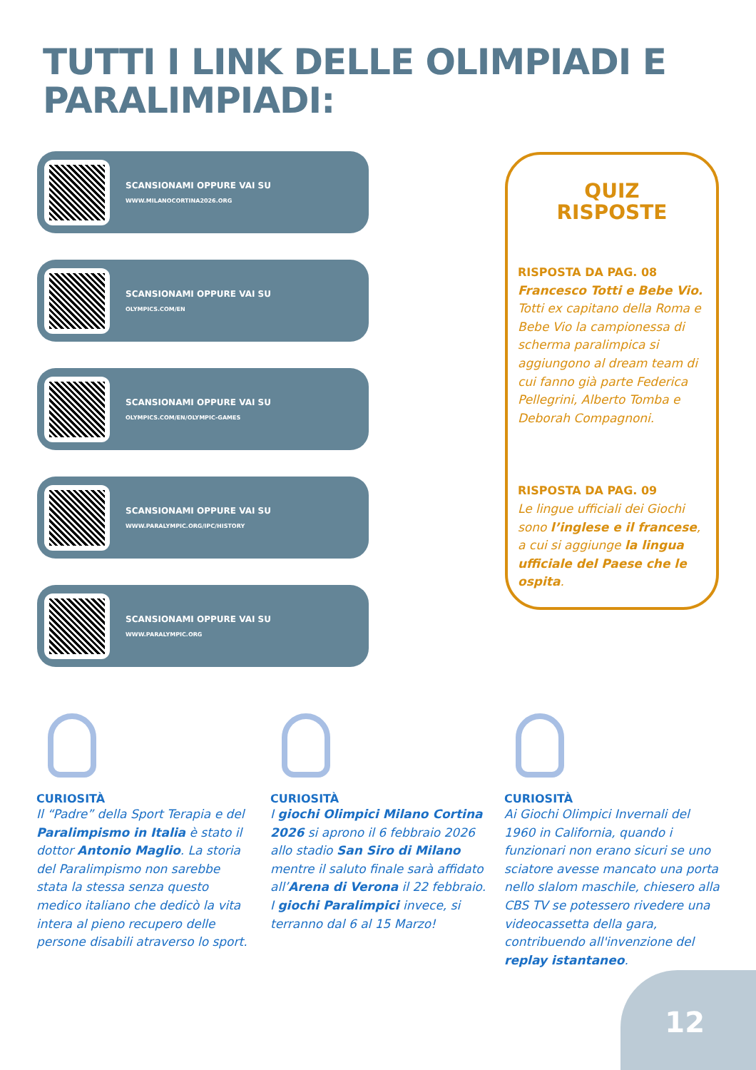TUTTI I LINK DELLE OLIMPIADI E PARALIMPIADI:
SCANSIONAMI OPPURE VAI SU
WWW.MILANOCORTINA2026.ORG
SCANSIONAMI OPPURE VAI SU
OLYMPICS.COM/EN
SCANSIONAMI OPPURE VAI SU
OLYMPICS.COM/EN/OLYMPIC-GAMES
SCANSIONAMI OPPURE VAI SU
WWW.PARALYMPIC.ORG/IPC/HISTORY
SCANSIONAMI OPPURE VAI SU
WWW.PARALYMPIC.ORG
QUIZ
RISPOSTE
RISPOSTA DA PAG. 08
Francesco Totti e Bebe Vio. Totti ex capitano della Roma e Bebe Vio la campionessa di scherma paralimpica si aggiungono al dream team di cui fanno già parte Federica Pellegrini, Alberto Tomba e Deborah Compagnoni.
RISPOSTA DA PAG. 09
Le lingue ufficiali dei Giochi sono l’inglese e il francese, a cui si aggiunge la lingua ufficiale del Paese che le ospita.
CURIOSITÀ
Il “Padre” della Sport Terapia e del Paralimpismo in Italia è stato il dottor Antonio Maglio. La storia del Paralimpismo non sarebbe stata la stessa senza questo medico italiano che dedicò la vita intera al pieno recupero delle persone disabili atraverso lo sport.
CURIOSITÀ
I giochi Olimpici Milano Cortina 2026 si aprono il 6 febbraio 2026 allo stadio San Siro di Milano mentre il saluto finale sarà affidato all’Arena di Verona il 22 febbraio.
I giochi Paralimpici invece, si terranno dal 6 al 15 Marzo!
CURIOSITÀ
Ai Giochi Olimpici Invernali del 1960 in California, quando i funzionari non erano sicuri se uno sciatore avesse mancato una porta nello slalom maschile, chiesero alla CBS TV se potessero rivedere una videocassetta della gara, contribuendo all'invenzione del replay istantaneo.
12